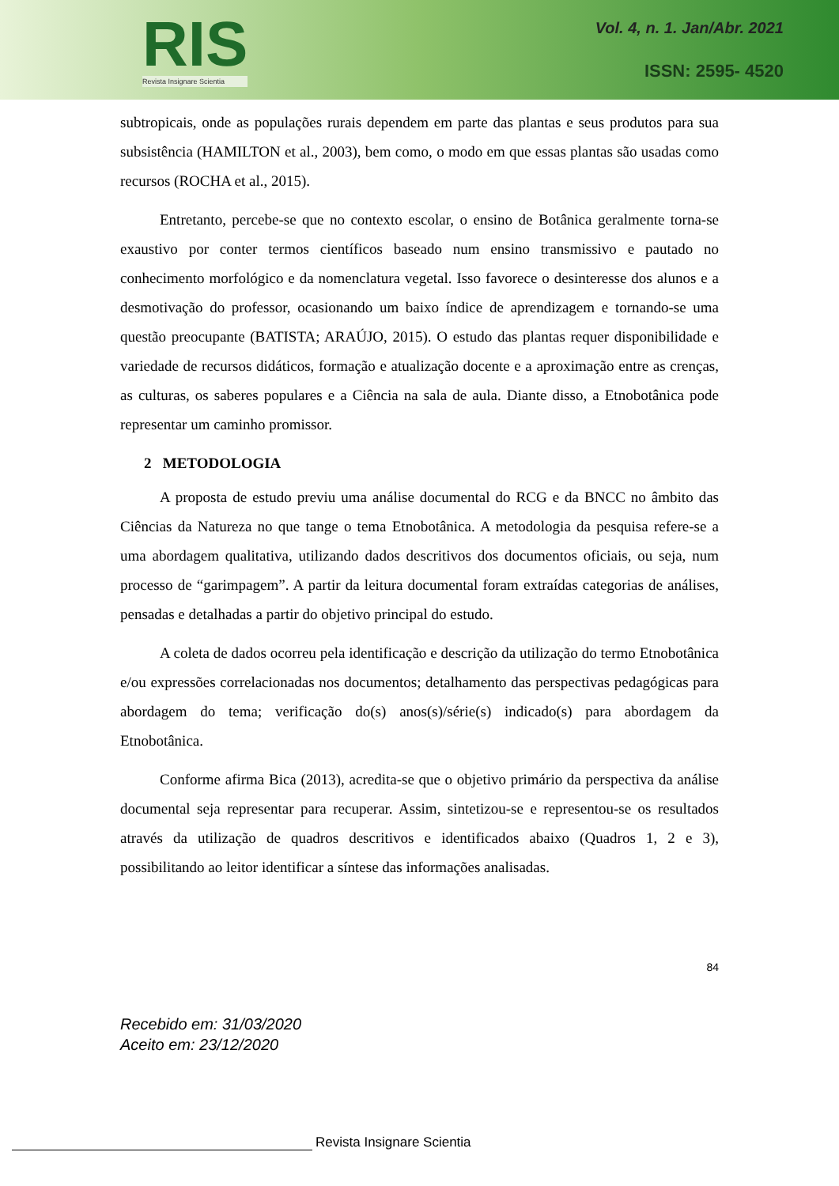RIS
Revista Insignare Scientia
Vol. 4, n. 1. Jan/Abr. 2021
ISSN: 2595- 4520
subtropicais, onde as populações rurais dependem em parte das plantas e seus produtos para sua subsistência (HAMILTON et al., 2003), bem como, o modo em que essas plantas são usadas como recursos (ROCHA et al., 2015).
Entretanto, percebe-se que no contexto escolar, o ensino de Botânica geralmente torna-se exaustivo por conter termos científicos baseado num ensino transmissivo e pautado no conhecimento morfológico e da nomenclatura vegetal. Isso favorece o desinteresse dos alunos e a desmotivação do professor, ocasionando um baixo índice de aprendizagem e tornando-se uma questão preocupante (BATISTA; ARAÚJO, 2015). O estudo das plantas requer disponibilidade e variedade de recursos didáticos, formação e atualização docente e a aproximação entre as crenças, as culturas, os saberes populares e a Ciência na sala de aula. Diante disso, a Etnobotânica pode representar um caminho promissor.
2 METODOLOGIA
A proposta de estudo previu uma análise documental do RCG e da BNCC no âmbito das Ciências da Natureza no que tange o tema Etnobotânica. A metodologia da pesquisa refere-se a uma abordagem qualitativa, utilizando dados descritivos dos documentos oficiais, ou seja, num processo de “garimpagem”. A partir da leitura documental foram extraídas categorias de análises, pensadas e detalhadas a partir do objetivo principal do estudo.
A coleta de dados ocorreu pela identificação e descrição da utilização do termo Etnobotânica e/ou expressões correlacionadas nos documentos; detalhamento das perspectivas pedagógicas para abordagem do tema; verificação do(s) anos(s)/série(s) indicado(s) para abordagem da Etnobotânica.
Conforme afirma Bica (2013), acredita-se que o objetivo primário da perspectiva da análise documental seja representar para recuperar. Assim, sintetizou-se e representou-se os resultados através da utilização de quadros descritivos e identificados abaixo (Quadros 1, 2 e 3), possibilitando ao leitor identificar a síntese das informações analisadas.
84
Recebido em: 31/03/2020
Aceito em: 23/12/2020
Revista Insignare Scientia